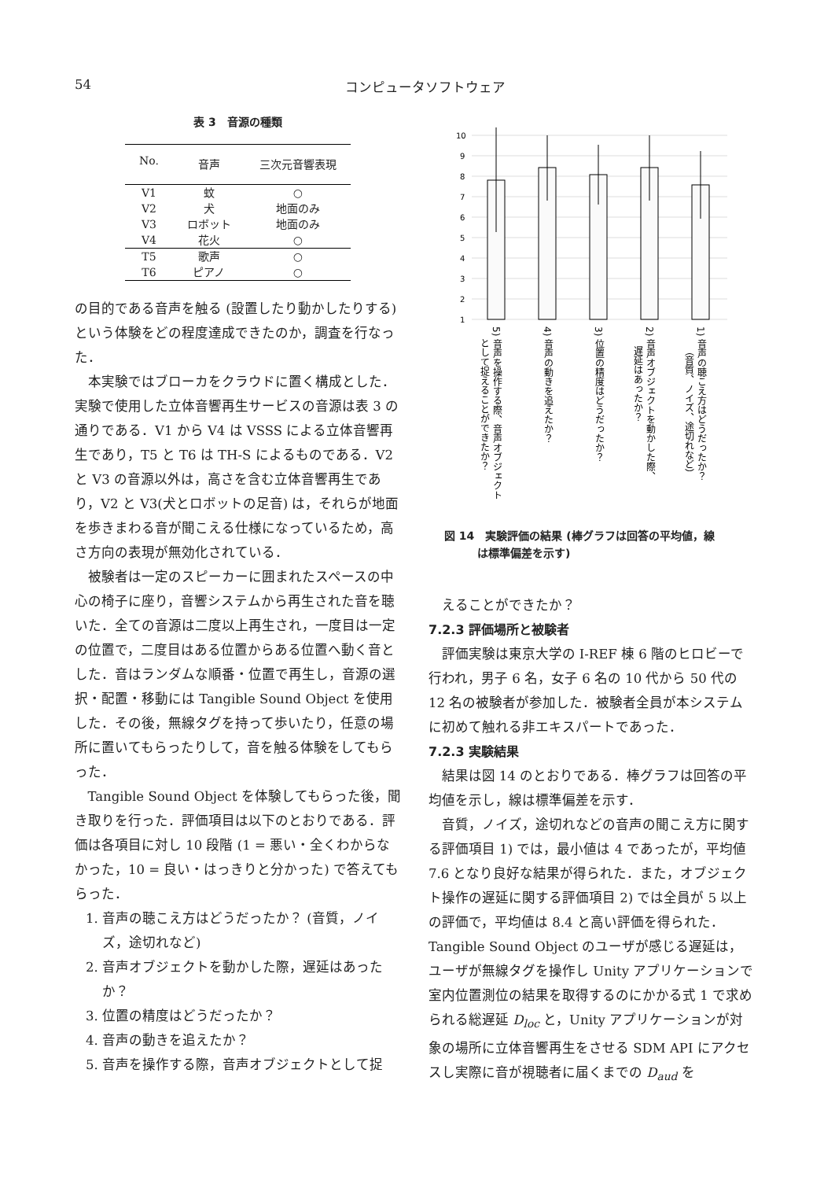54 コンピュータソフトウェア
表 3　音源の種類
| No. | 音声 | 三次元音響表現 |
| --- | --- | --- |
| V1 | 蚊 | ○ |
| V2 | 犬 | 地面のみ |
| V3 | ロボット | 地面のみ |
| V4 | 花火 | ○ |
| T5 | 歌声 | ○ |
| T6 | ピアノ | ○ |
の目的である音声を触る (設置したり動かしたりする) という体験をどの程度達成できたのか，調査を行なった．
本実験ではブローカをクラウドに置く構成とした．実験で使用した立体音響再生サービスの音源は表 3 の通りである．V1 から V4 は VSSS による立体音響再生であり，T5 と T6 は TH-S によるものである．V2 と V3 の音源以外は，高さを含む立体音響再生であり，V2 と V3(犬とロボットの足音) は，それらが地面を歩きまわる音が聞こえる仕様になっているため，高さ方向の表現が無効化されている．
被験者は一定のスピーカーに囲まれたスペースの中心の椅子に座り，音響システムから再生された音を聴いた．全ての音源は二度以上再生され，一度目は一定の位置で，二度目はある位置からある位置へ動く音とした．音はランダムな順番・位置で再生し，音源の選択・配置・移動には Tangible Sound Object を使用した．その後，無線タグを持って歩いたり，任意の場所に置いてもらったりして，音を触る体験をしてもらった．
Tangible Sound Object を体験してもらった後，聞き取りを行った．評価項目は以下のとおりである．評価は各項目に対し 10 段階 (1 = 悪い・全くわからなかった，10 = 良い・はっきりと分かった) で答えてもらった．
1. 音声の聴こえ方はどうだったか？ (音質，ノイズ，途切れなど)
2. 音声オブジェクトを動かした際，遅延はあったか？
3. 位置の精度はどうだったか？
4. 音声の動きを追えたか？
5. 音声を操作する際，音声オブジェクトとして捉
10
9
8
7
6
5
4
3
2
1
5) 音声を操作する際、音声オブジェクト
として捉えることができたか？
4) 音声の動きを追えたか？
3) 位置の精度はどうだったか？
2) 音声オブジェクトを動かした際、
遅延はあったか？
1) 音声の聴こえ方はどうだったか？
（音質、ノイズ、途切れなど）
図 14　実験評価の結果 (棒グラフは回答の平均値，線
　　　は標準偏差を示す)
えることができたか？
7.2.3 評価場所と被験者
評価実験は東京大学の I-REF 棟 6 階のヒロビーで行われ，男子 6 名，女子 6 名の 10 代から 50 代の 12 名の被験者が参加した．被験者全員が本システムに初めて触れる非エキスパートであった．
7.2.3 実験結果
結果は図 14 のとおりである．棒グラフは回答の平均値を示し，線は標準偏差を示す．
音質，ノイズ，途切れなどの音声の聞こえ方に関する評価項目 1) では，最小値は 4 であったが，平均値 7.6 となり良好な結果が得られた．また，オブジェクト操作の遅延に関する評価項目 2) では全員が 5 以上の評価で，平均値は 8.4 と高い評価を得られた．Tangible Sound Object のユーザが感じる遅延は，ユーザが無線タグを操作し Unity アプリケーションで室内位置測位の結果を取得するのにかかる式 1 で求められる総遅延 D<sub>loc</sub> と，Unity アプリケーションが対象の場所に立体音響再生をさせる SDM API にアクセスし実際に音が視聴者に届くまでの D<sub>aud</sub> を